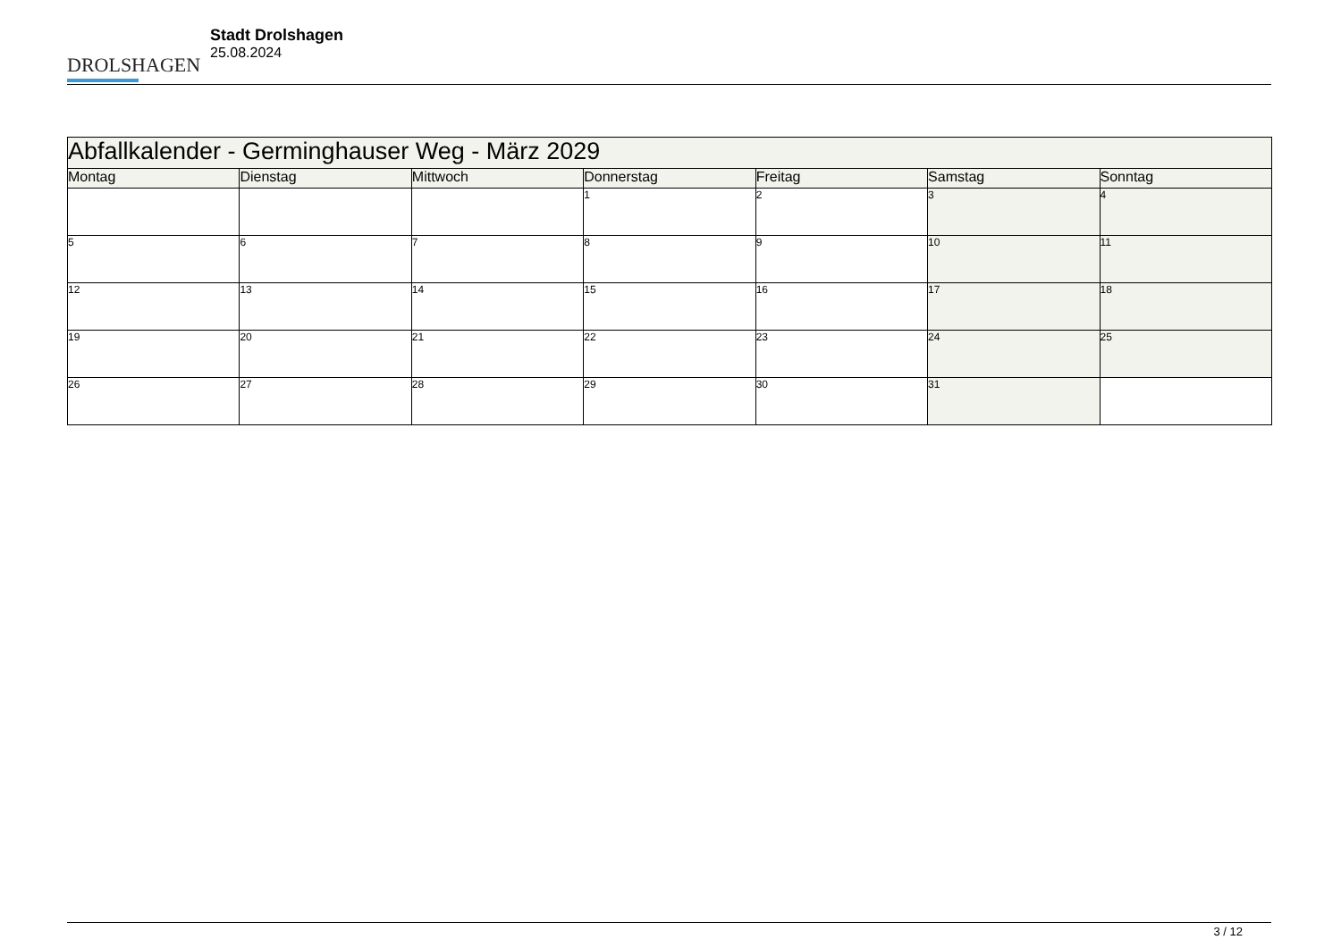DROLSHAGEN
Stadt Drolshagen
25.08.2024
| Abfallkalender - Germinghauser Weg - März 2029 | | | | | | |
| --- | --- | --- | --- | --- | --- | --- |
| Montag | Dienstag | Mittwoch | Donnerstag | Freitag | Samstag | Sonntag |
| | | | 1 | 2 | 3 | 4 |
| 5 | 6 | 7 | 8 | 9 | 10 | 11 |
| 12 | 13 | 14 | 15 | 16 | 17 | 18 |
| 19 | 20 | 21 | 22 | 23 | 24 | 25 |
| 26 | 27 | 28 | 29 | 30 | 31 | |
3 / 12